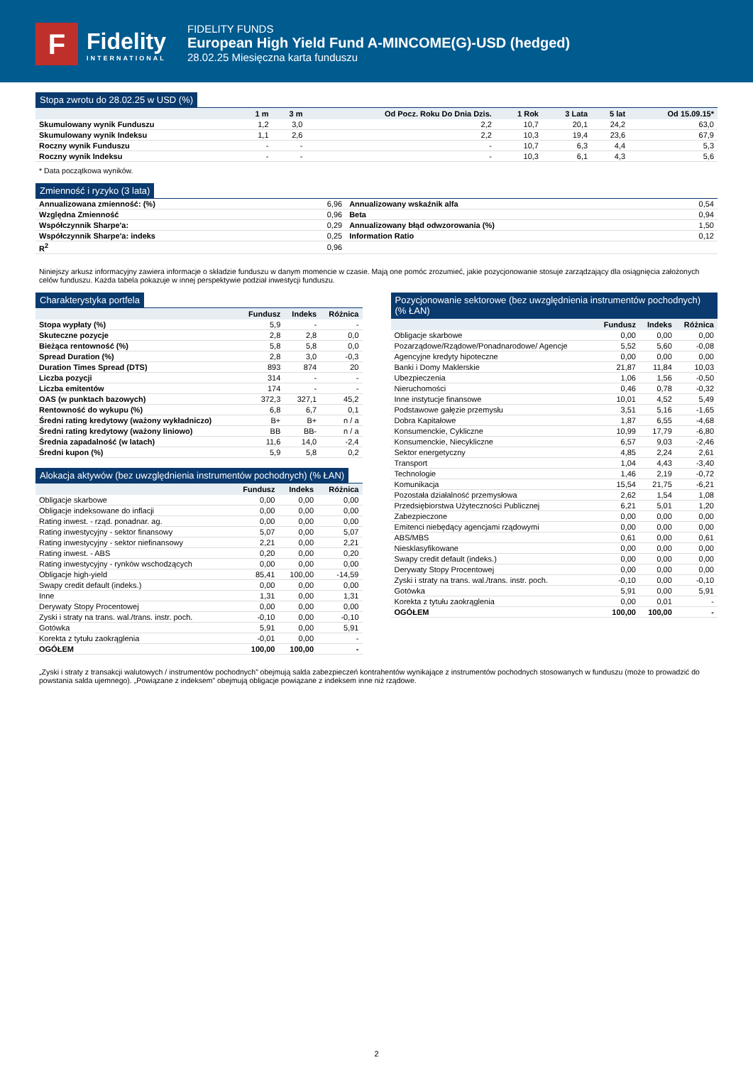F
Fidelity
INTERNATIONAL
FIDELITY FUNDS
European High Yield Fund A-MINCOME(G)-USD (hedged)
28.02.25 Miesięczna karta funduszu
Stopa zwrotu do 28.02.25 w USD (%)
| | 1 m | 3 m | Od Pocz. Roku Do Dnia Dzis. | 1 Rok | 3 Lata | 5 lat | Od 15.09.15* |
| --- | --- | --- | --- | --- | --- | --- | --- |
| Skumulowany wynik Funduszu | 1,2 | 3,0 | 2,2 | 10,7 | 20,1 | 24,2 | 63,0 |
| Skumulowany wynik Indeksu | 1,1 | 2,6 | 2,2 | 10,3 | 19,4 | 23,6 | 67,9 |
| Roczny wynik Funduszu | - | - | - | 10,7 | 6,3 | 4,4 | 5,3 |
| Roczny wynik Indeksu | - | - | - | 10,3 | 6,1 | 4,3 | 5,6 |
* Data początkowa wyników.
Zmienność i ryzyko (3 lata)
| Annualizowana zmienność: (%) | 6,96 | Annualizowany wskaźnik alfa | 0,54 |
| Względna Zmienność | 0,96 | Beta | 0,94 |
| Współczynnik Sharpe'a: | 0,29 | Annualizowany błąd odwzorowania (%) | 1,50 |
| Współczynnik Sharpe'a: indeks | 0,25 | Information Ratio | 0,12 |
| R<sup>2</sup> | 0,96 | | |
Niniejszy arkusz informacyjny zawiera informacje o składzie funduszu w danym momencie w czasie. Mają one pomóc zrozumieć, jakie pozycjonowanie stosuje zarządzający dla osiągnięcia założonych celów funduszu. Każda tabela pokazuje w innej perspektywie podział inwestycji funduszu.
Charakterystyka portfela
| | Fundusz | Indeks | Różnica |
| --- | --- | --- | --- |
| Stopa wypłaty (%) | 5,9 | - | - |
| Skuteczne pozycje | 2,8 | 2,8 | 0,0 |
| Bieżąca rentowność (%) | 5,8 | 5,8 | 0,0 |
| Spread Duration (%) | 2,8 | 3,0 | -0,3 |
| Duration Times Spread (DTS) | 893 | 874 | 20 |
| Liczba pozycji | 314 | - | - |
| Liczba emitentów | 174 | - | - |
| OAS (w punktach bazowych) | 372,3 | 327,1 | 45,2 |
| Rentowność do wykupu (%) | 6,8 | 6,7 | 0,1 |
| Średni rating kredytowy (ważony wykładniczo) | B+ | B+ | n / a |
| Średni rating kredytowy (ważony liniowo) | BB | BB- | n / a |
| Średnia zapadalność (w latach) | 11,6 | 14,0 | -2,4 |
| Średni kupon (%) | 5,9 | 5,8 | 0,2 |
Alokacja aktywów (bez uwzględnienia instrumentów pochodnych) (% ŁAN)
| | Fundusz | Indeks | Różnica |
| --- | --- | --- | --- |
| Obligacje skarbowe | 0,00 | 0,00 | 0,00 |
| Obligacje indeksowane do inflacji | 0,00 | 0,00 | 0,00 |
| Rating inwest. - rząd. ponadnar. ag. | 0,00 | 0,00 | 0,00 |
| Rating inwestycyjny - sektor finansowy | 5,07 | 0,00 | 5,07 |
| Rating inwestycyjny - sektor niefinansowy | 2,21 | 0,00 | 2,21 |
| Rating inwest. - ABS | 0,20 | 0,00 | 0,20 |
| Rating inwestycyjny - rynków wschodzących | 0,00 | 0,00 | 0,00 |
| Obligacje high-yield | 85,41 | 100,00 | -14,59 |
| Swapy credit default (indeks.) | 0,00 | 0,00 | 0,00 |
| Inne | 1,31 | 0,00 | 1,31 |
| Derywaty Stopy Procentowej | 0,00 | 0,00 | 0,00 |
| Zyski i straty na trans. wal./trans. instr. poch. | -0,10 | 0,00 | -0,10 |
| Gotówka | 5,91 | 0,00 | 5,91 |
| Korekta z tytułu zaokrąglenia | -0,01 | 0,00 | - |
| OGÓŁEM | 100,00 | 100,00 | - |
Pozycjonowanie sektorowe (bez uwzględnienia instrumentów pochodnych) (% ŁAN)
| | Fundusz | Indeks | Różnica |
| --- | --- | --- | --- |
| Obligacje skarbowe | 0,00 | 0,00 | 0,00 |
| Pozarządowe/Rządowe/Ponadnarodowe/ Agencje | 5,52 | 5,60 | -0,08 |
| Agencyjne kredyty hipoteczne | 0,00 | 0,00 | 0,00 |
| Banki i Domy Maklerskie | 21,87 | 11,84 | 10,03 |
| Ubezpieczenia | 1,06 | 1,56 | -0,50 |
| Nieruchomości | 0,46 | 0,78 | -0,32 |
| Inne instytucje finansowe | 10,01 | 4,52 | 5,49 |
| Podstawowe gałęzie przemysłu | 3,51 | 5,16 | -1,65 |
| Dobra Kapitałowe | 1,87 | 6,55 | -4,68 |
| Konsumenckie, Cykliczne | 10,99 | 17,79 | -6,80 |
| Konsumenckie, Niecykliczne | 6,57 | 9,03 | -2,46 |
| Sektor energetyczny | 4,85 | 2,24 | 2,61 |
| Transport | 1,04 | 4,43 | -3,40 |
| Technologie | 1,46 | 2,19 | -0,72 |
| Komunikacja | 15,54 | 21,75 | -6,21 |
| Pozostała działalność przemysłowa | 2,62 | 1,54 | 1,08 |
| Przedsiębiorstwa Użyteczności Publicznej | 6,21 | 5,01 | 1,20 |
| Zabezpieczone | 0,00 | 0,00 | 0,00 |
| Emitenci niebędący agencjami rządowymi | 0,00 | 0,00 | 0,00 |
| ABS/MBS | 0,61 | 0,00 | 0,61 |
| Niesklasyfikowane | 0,00 | 0,00 | 0,00 |
| Swapy credit default (indeks.) | 0,00 | 0,00 | 0,00 |
| Derywaty Stopy Procentowej | 0,00 | 0,00 | 0,00 |
| Zyski i straty na trans. wal./trans. instr. poch. | -0,10 | 0,00 | -0,10 |
| Gotówka | 5,91 | 0,00 | 5,91 |
| Korekta z tytułu zaokrąglenia | 0,00 | 0,01 | - |
| OGÓŁEM | 100,00 | 100,00 | - |
„Zyski i straty z transakcji walutowych / instrumentów pochodnych” obejmują salda zabezpieczeń kontrahentów wynikające z instrumentów pochodnych stosowanych w funduszu (może to prowadzić do powstania salda ujemnego). „Powiązane z indeksem” obejmują obligacje powiązane z indeksem inne niż rządowe.
2